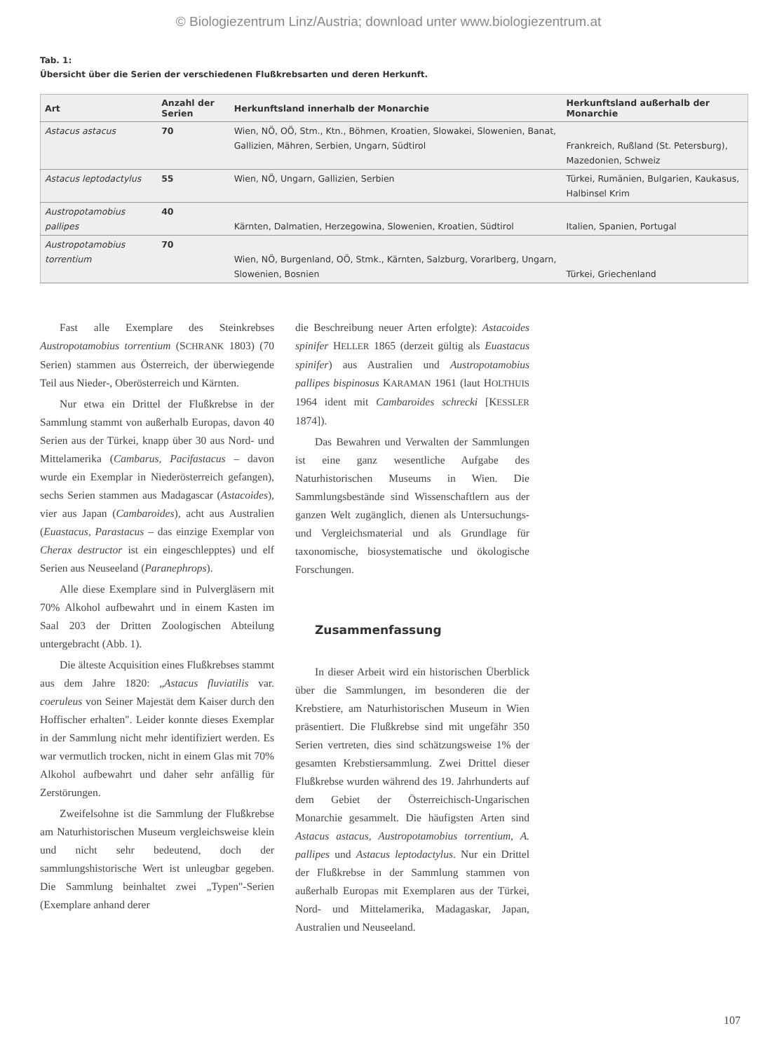© Biologiezentrum Linz/Austria; download unter www.biologiezentrum.at
Tab. 1:
Übersicht über die Serien der verschiedenen Flußkrebsarten und deren Herkunft.
| Art | Anzahl der Serien | Herkunftsland innerhalb der Monarchie | Herkunftsland außerhalb der Monarchie |
| --- | --- | --- | --- |
| Astacus astacus | 70 | Wien, NÖ, OÖ, Stm., Ktn., Böhmen, Kroatien, Slowakei, Slowenien, Banat, Gallizien, Mähren, Serbien, Ungarn, Südtirol | Frankreich, Rußland (St. Petersburg), Mazedonien, Schweiz |
| Astacus leptodactylus | 55 | Wien, NÖ, Ungarn, Gallizien, Serbien | Türkei, Rumänien, Bulgarien, Kaukasus, Halbinsel Krim |
| Austropotamobius pallipes | 40 | Kärnten, Dalmatien, Herzegowina, Slowenien, Kroatien, Südtirol | Italien, Spanien, Portugal |
| Austropotamobius torrentium | 70 | Wien, NÖ, Burgenland, OÖ, Stmk., Kärnten, Salzburg, Vorarlberg, Ungarn, Slowenien, Bosnien | Türkei, Griechenland |
Fast alle Exemplare des Steinkrebses Austropotamobius torrentium (SCHRANK 1803) (70 Serien) stammen aus Österreich, der überwiegende Teil aus Nieder-, Oberösterreich und Kärnten.
Nur etwa ein Drittel der Flußkrebse in der Sammlung stammt von außerhalb Europas, davon 40 Serien aus der Türkei, knapp über 30 aus Nord- und Mittelamerika (Cambarus, Pacifastacus – davon wurde ein Exemplar in Niederösterreich gefangen), sechs Serien stammen aus Madagascar (Astacoides), vier aus Japan (Cambaroides), acht aus Australien (Euastacus, Parastacus – das einzige Exemplar von Cherax destructor ist ein eingeschlepptes) und elf Serien aus Neuseeland (Paranephrops).
Alle diese Exemplare sind in Pulvergläsern mit 70% Alkohol aufbewahrt und in einem Kasten im Saal 203 der Dritten Zoologischen Abteilung untergebracht (Abb. 1).
Die älteste Acquisition eines Flußkrebses stammt aus dem Jahre 1820: „Astacus fluviatilis var. coeruleus von Seiner Majestät dem Kaiser durch den Hoffischer erhalten". Leider konnte dieses Exemplar in der Sammlung nicht mehr identifiziert werden. Es war vermutlich trocken, nicht in einem Glas mit 70% Alkohol aufbewahrt und daher sehr anfällig für Zerstörungen.
Zweifelsohne ist die Sammlung der Flußkrebse am Naturhistorischen Museum vergleichsweise klein und nicht sehr bedeutend, doch der sammlungshistorische Wert ist unleugbar gegeben. Die Sammlung beinhaltet zwei „Typen"-Serien (Exemplare anhand derer
die Beschreibung neuer Arten erfolgte): Astacoides spinifer HELLER 1865 (derzeit gültig als Euastacus spinifer) aus Australien und Austropotamobius pallipes bispinosus KARAMAN 1961 (laut HOLTHUIS 1964 ident mit Cambaroides schrecki [KESSLER 1874]).
Das Bewahren und Verwalten der Sammlungen ist eine ganz wesentliche Aufgabe des Naturhistorischen Museums in Wien. Die Sammlungsbestände sind Wissenschaftlern aus der ganzen Welt zugänglich, dienen als Untersuchungs- und Vergleichsmaterial und als Grundlage für taxonomische, biosystematische und ökologische Forschungen.
Zusammenfassung
In dieser Arbeit wird ein historischen Überblick über die Sammlungen, im besonderen die der Krebstiere, am Naturhistorischen Museum in Wien präsentiert. Die Flußkrebse sind mit ungefähr 350 Serien vertreten, dies sind schätzungsweise 1% der gesamten Krebstiersammlung. Zwei Drittel dieser Flußkrebse wurden während des 19. Jahrhunderts auf dem Gebiet der Österreichisch-Ungarischen Monarchie gesammelt. Die häufigsten Arten sind Astacus astacus, Austropotamobius torrentium, A. pallipes und Astacus leptodactylus. Nur ein Drittel der Flußkrebse in der Sammlung stammen von außerhalb Europas mit Exemplaren aus der Türkei, Nord- und Mittelamerika, Madagaskar, Japan, Australien und Neuseeland.
107